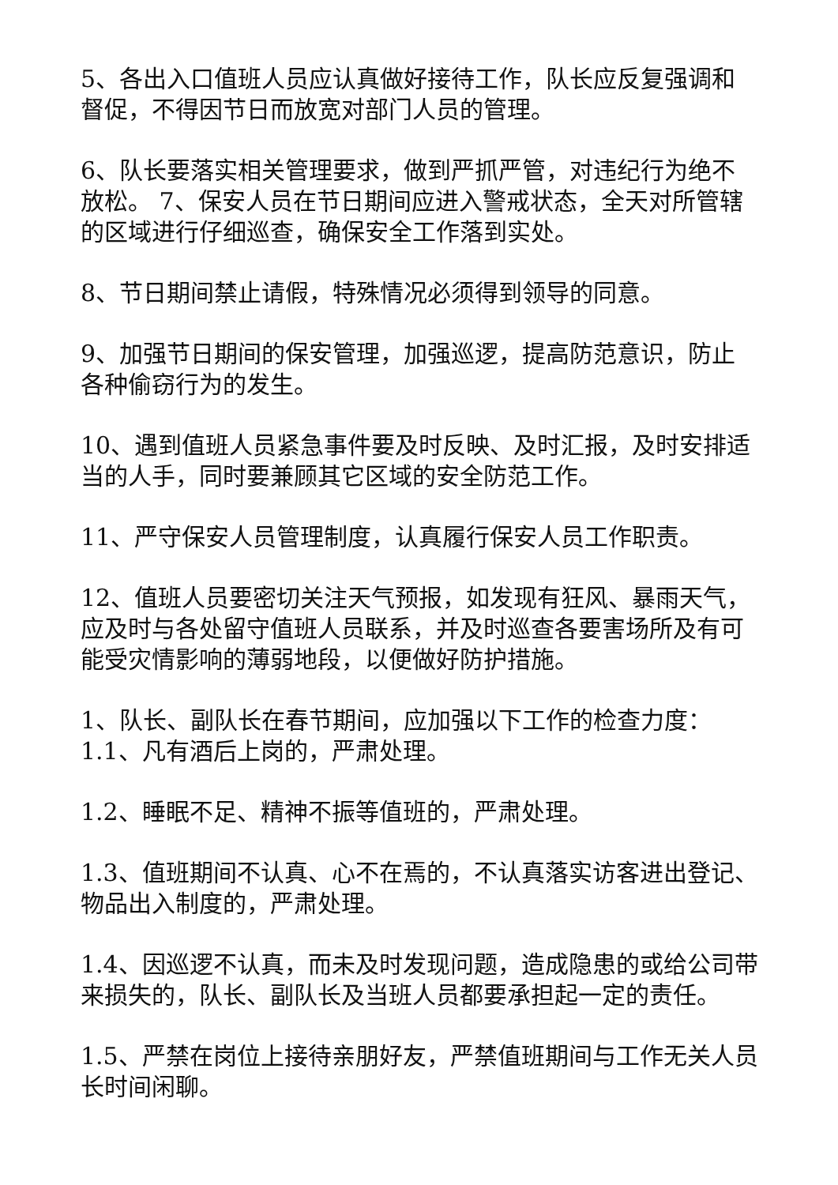5、各出入口值班人员应认真做好接待工作，队长应反复强调和督促，不得因节日而放宽对部门人员的管理。
6、队长要落实相关管理要求，做到严抓严管，对违纪行为绝不放松。 7、保安人员在节日期间应进入警戒状态，全天对所管辖的区域进行仔细巡查，确保安全工作落到实处。
8、节日期间禁止请假，特殊情况必须得到领导的同意。
9、加强节日期间的保安管理，加强巡逻，提高防范意识，防止各种偷窃行为的发生。
10、遇到值班人员紧急事件要及时反映、及时汇报，及时安排适当的人手，同时要兼顾其它区域的安全防范工作。
11、严守保安人员管理制度，认真履行保安人员工作职责。
12、值班人员要密切关注天气预报，如发现有狂风、暴雨天气，应及时与各处留守值班人员联系，并及时巡查各要害场所及有可能受灾情影响的薄弱地段，以便做好防护措施。
1、队长、副队长在春节期间，应加强以下工作的检查力度：1.1、凡有酒后上岗的，严肃处理。
1.2、睡眠不足、精神不振等值班的，严肃处理。
1.3、值班期间不认真、心不在焉的，不认真落实访客进出登记、物品出入制度的，严肃处理。
1.4、因巡逻不认真，而未及时发现问题，造成隐患的或给公司带来损失的，队长、副队长及当班人员都要承担起一定的责任。
1.5、严禁在岗位上接待亲朋好友，严禁值班期间与工作无关人员长时间闲聊。